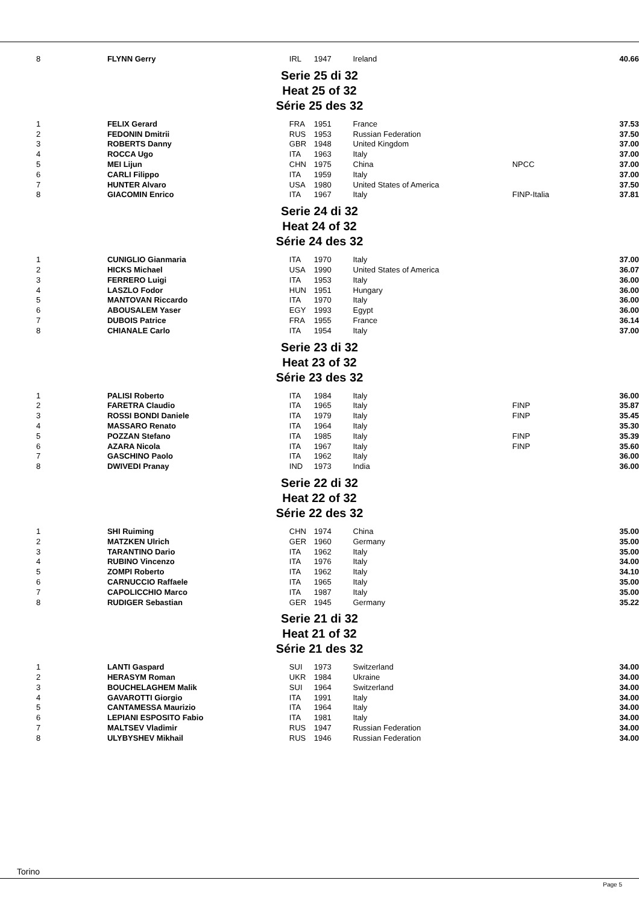| 8 | FLYNN Gerry | IRL | 1947 | Ireland | | 40.66 |
Serie 25 di 32
Heat 25 of 32
Série 25 des 32
| 1 | FELIX Gerard | FRA | 1951 | France | | 37.53 |
| 2 | FEDONIN Dmitrii | RUS | 1953 | Russian Federation | | 37.50 |
| 3 | ROBERTS Danny | GBR | 1948 | United Kingdom | | 37.00 |
| 4 | ROCCA Ugo | ITA | 1963 | Italy | | 37.00 |
| 5 | MEI Lijun | CHN | 1975 | China | NPCC | 37.00 |
| 6 | CARLI Filippo | ITA | 1959 | Italy | | 37.00 |
| 7 | HUNTER Alvaro | USA | 1980 | United States of America | | 37.50 |
| 8 | GIACOMIN Enrico | ITA | 1967 | Italy | FINP-Italia | 37.81 |
Serie 24 di 32
Heat 24 of 32
Série 24 des 32
| 1 | CUNIGLIO Gianmaria | ITA | 1970 | Italy | | 37.00 |
| 2 | HICKS Michael | USA | 1990 | United States of America | | 36.07 |
| 3 | FERRERO Luigi | ITA | 1953 | Italy | | 36.00 |
| 4 | LASZLO Fodor | HUN | 1951 | Hungary | | 36.00 |
| 5 | MANTOVAN Riccardo | ITA | 1970 | Italy | | 36.00 |
| 6 | ABOUSALEM Yaser | EGY | 1993 | Egypt | | 36.00 |
| 7 | DUBOIS Patrice | FRA | 1955 | France | | 36.14 |
| 8 | CHIANALE Carlo | ITA | 1954 | Italy | | 37.00 |
Serie 23 di 32
Heat 23 of 32
Série 23 des 32
| 1 | PALISI Roberto | ITA | 1984 | Italy | | 36.00 |
| 2 | FARETRA Claudio | ITA | 1965 | Italy | FINP | 35.87 |
| 3 | ROSSI BONDI Daniele | ITA | 1979 | Italy | FINP | 35.45 |
| 4 | MASSARO Renato | ITA | 1964 | Italy | | 35.30 |
| 5 | POZZAN Stefano | ITA | 1985 | Italy | FINP | 35.39 |
| 6 | AZARA Nicola | ITA | 1967 | Italy | FINP | 35.60 |
| 7 | GASCHINO Paolo | ITA | 1962 | Italy | | 36.00 |
| 8 | DWIVEDI Pranay | IND | 1973 | India | | 36.00 |
Serie 22 di 32
Heat 22 of 32
Série 22 des 32
| 1 | SHI Ruiming | CHN | 1974 | China | | 35.00 |
| 2 | MATZKEN Ulrich | GER | 1960 | Germany | | 35.00 |
| 3 | TARANTINO Dario | ITA | 1962 | Italy | | 35.00 |
| 4 | RUBINO Vincenzo | ITA | 1976 | Italy | | 34.00 |
| 5 | ZOMPI Roberto | ITA | 1962 | Italy | | 34.10 |
| 6 | CARNUCCIO Raffaele | ITA | 1965 | Italy | | 35.00 |
| 7 | CAPOLICCHIO Marco | ITA | 1987 | Italy | | 35.00 |
| 8 | RUDIGER Sebastian | GER | 1945 | Germany | | 35.22 |
Serie 21 di 32
Heat 21 of 32
Série 21 des 32
| 1 | LANTI Gaspard | SUI | 1973 | Switzerland | | 34.00 |
| 2 | HERASYM Roman | UKR | 1984 | Ukraine | | 34.00 |
| 3 | BOUCHELAGHEM Malik | SUI | 1964 | Switzerland | | 34.00 |
| 4 | GAVAROTTI Giorgio | ITA | 1991 | Italy | | 34.00 |
| 5 | CANTAMESSA Maurizio | ITA | 1964 | Italy | | 34.00 |
| 6 | LEPIANI ESPOSITO Fabio | ITA | 1981 | Italy | | 34.00 |
| 7 | MALTSEV Vladimir | RUS | 1947 | Russian Federation | | 34.00 |
| 8 | ULYBYSHEV Mikhail | RUS | 1946 | Russian Federation | | 34.00 |
Torino
Page 5